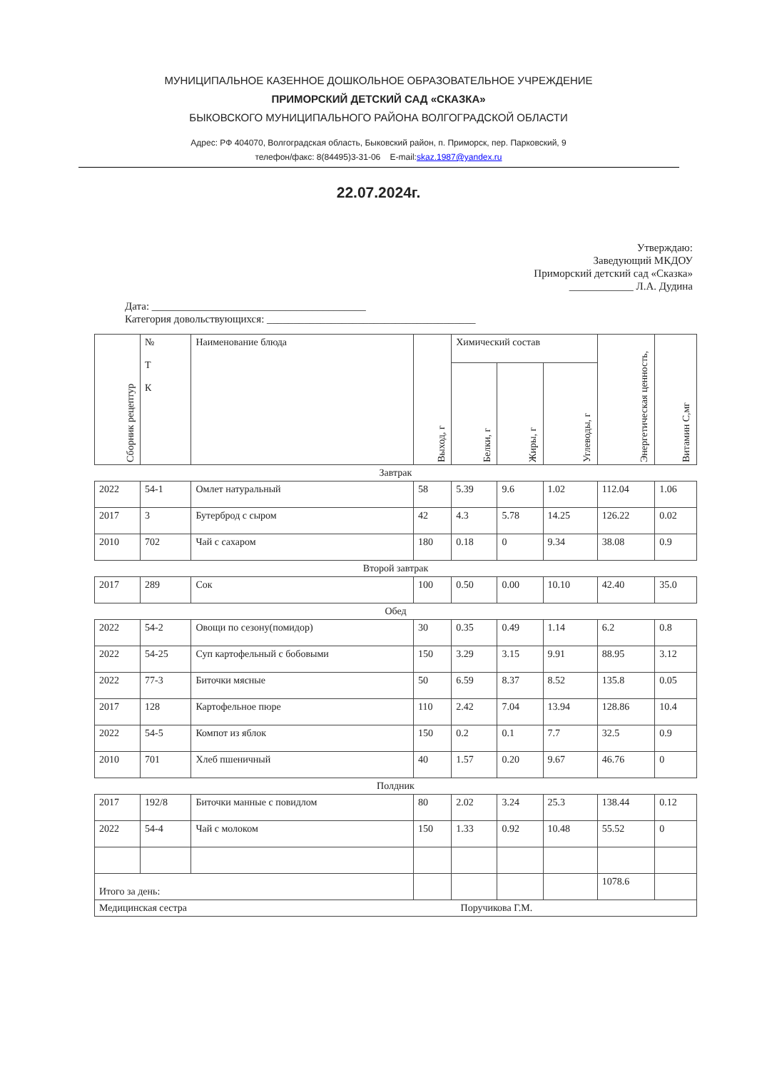МУНИЦИПАЛЬНОЕ КАЗЕННОЕ ДОШКОЛЬНОЕ ОБРАЗОВАТЕЛЬНОЕ УЧРЕЖДЕНИЕ
ПРИМОРСКИЙ ДЕТСКИЙ САД «СКАЗКА»
БЫКОВСКОГО МУНИЦИПАЛЬНОГО РАЙОНА ВОЛГОГРАДСКОЙ ОБЛАСТИ
Адрес: РФ 404070, Волгоградская область, Быковский район, п. Приморск, пер. Парковский, 9
телефон/факс: 8(84495)3-31-06 E-mail:skaz.1987@yandex.ru
22.07.2024г.
Утверждаю:
Заведующий МКДОУ
Приморский детский сад «Сказка»
____________ Л.А. Дудина
Дата: ________________________________________
Категория довольствующихся: _______________________________________
| Сборник рецептур | № Т К | Наименование блюда | Выход, г | Химический состав | | | Энергетическая ценность, | Витамин С,мг |
| --- | --- | --- | --- | --- | --- | --- | --- | --- |
| | | | | Белки, г | Жиры, г | Углеводы, г | | |
| Завтрак | | | | | | | | |
| 2022 | 54-1 | Омлет натуральный | 58 | 5.39 | 9.6 | 1.02 | 112.04 | 1.06 |
| 2017 | 3 | Бутерброд с сыром | 42 | 4.3 | 5.78 | 14.25 | 126.22 | 0.02 |
| 2010 | 702 | Чай с сахаром | 180 | 0.18 | 0 | 9.34 | 38.08 | 0.9 |
| Второй завтрак | | | | | | | | |
| 2017 | 289 | Сок | 100 | 0.50 | 0.00 | 10.10 | 42.40 | 35.0 |
| Обед | | | | | | | | |
| 2022 | 54-2 | Овощи по сезону(помидор) | 30 | 0.35 | 0.49 | 1.14 | 6.2 | 0.8 |
| 2022 | 54-25 | Суп картофельный с бобовыми | 150 | 3.29 | 3.15 | 9.91 | 88.95 | 3.12 |
| 2022 | 77-3 | Биточки мясные | 50 | 6.59 | 8.37 | 8.52 | 135.8 | 0.05 |
| 2017 | 128 | Картофельное пюре | 110 | 2.42 | 7.04 | 13.94 | 128.86 | 10.4 |
| 2022 | 54-5 | Компот из яблок | 150 | 0.2 | 0.1 | 7.7 | 32.5 | 0.9 |
| 2010 | 701 | Хлеб пшеничный | 40 | 1.57 | 0.20 | 9.67 | 46.76 | 0 |
| Полдник | | | | | | | | |
| 2017 | 192/8 | Биточки манные с повидлом | 80 | 2.02 | 3.24 | 25.3 | 138.44 | 0.12 |
| 2022 | 54-4 | Чай с молоком | 150 | 1.33 | 0.92 | 10.48 | 55.52 | 0 |
| Итого за день: | | | | | | | 1078.6 | |
| Медицинская сестра Поручикова Г.М. | | | | | | | | |